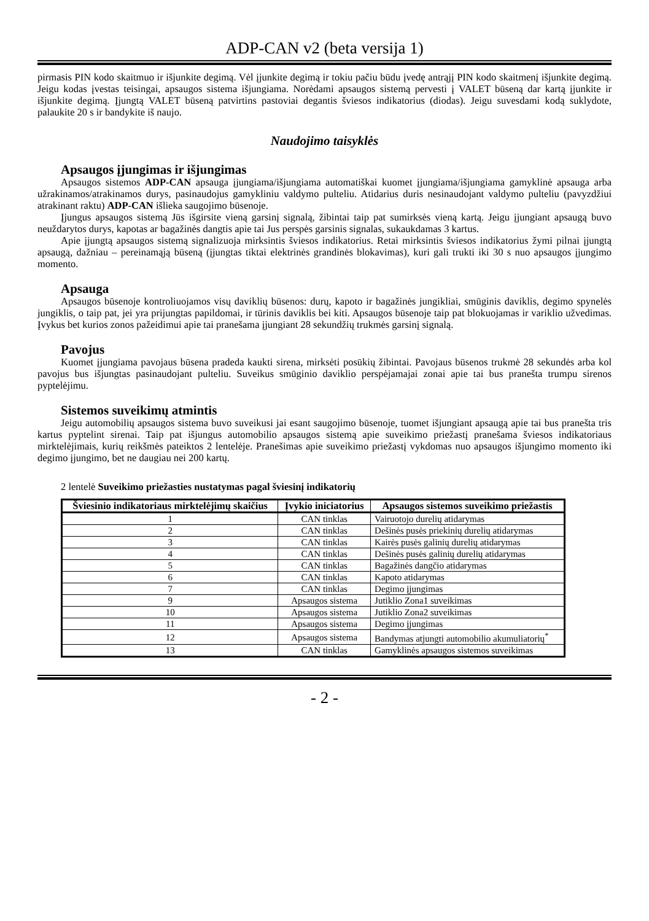ADP-CAN v2 (beta versija 1)
pirmasis PIN kodo skaitmuo ir išjunkite degimą. Vėl įjunkite degimą ir tokiu pačiu būdu įvedę antrąjį PIN kodo skaitmenį išjunkite degimą. Jeigu kodas įvestas teisingai, apsaugos sistema išjungiama. Norėdami apsaugos sistemą pervesti į VALET būseną dar kartą įjunkite ir išjunkite degimą. Įjungtą VALET būseną patvirtins pastoviai degantis šviesos indikatorius (diodas). Jeigu suvesdami kodą suklydote, palaukite 20 s ir bandykite iš naujo.
Naudojimo taisyklės
Apsaugos įjungimas ir išjungimas
Apsaugos sistemos ADP-CAN apsauga įjungiama/išjungiama automatiškai kuomet įjungiama/išjungiama gamyklinė apsauga arba užrakinamos/atrakinamos durys, pasinaudojus gamykliniu valdymo pulteliu. Atidarius duris nesinaudojant valdymo pulteliu (pavyzdžiui atrakinant raktu) ADP-CAN išlieka saugojimo būsenoje.
Įjungus apsaugos sistemą Jūs išgirsite vieną garsinį signalą, žibintai taip pat sumirksės vieną kartą. Jeigu įjungiant apsaugą buvo neuždarytos durys, kapotas ar bagažinės dangtis apie tai Jus perspės garsinis signalas, sukaukdamas 3 kartus.
Apie įjungtą apsaugos sistemą signalizuoja mirksintis šviesos indikatorius. Retai mirksintis šviesos indikatorius žymi pilnai įjungtą apsaugą, dažniau – pereinamąją būseną (įjungtas tiktai elektrinės grandinės blokavimas), kuri gali trukti iki 30 s nuo apsaugos įjungimo momento.
Apsauga
Apsaugos būsenoje kontroliuojamos visų daviklių būsenos: durų, kapoto ir bagažinės jungikliai, smūginis daviklis, degimo spynelės jungiklis, o taip pat, jei yra prijungtas papildomai, ir tūrinis daviklis bei kiti. Apsaugos būsenoje taip pat blokuojamas ir variklio užvedimas. Įvykus bet kurios zonos pažeidimui apie tai pranešama įjungiant 28 sekundžių trukmės garsinį signalą.
Pavojus
Kuomet įjungiama pavojaus būsena pradeda kaukti sirena, mirksėti posūkių žibintai. Pavojaus būsenos trukmė 28 sekundės arba kol pavojus bus išjungtas pasinaudojant pulteliu. Suveikus smūginio daviklio perspėjamajai zonai apie tai bus pranešta trumpu sirenos pyptelėjimu.
Sistemos suveikimų atmintis
Jeigu automobilių apsaugos sistema buvo suveikusi jai esant saugojimo būsenoje, tuomet išjungiant apsaugą apie tai bus pranešta tris kartus pyptelint sirenai. Taip pat išjungus automobilio apsaugos sistemą apie suveikimo priežastį pranešama šviesos indikatoriaus mirktelėjimais, kurių reikšmės pateiktos 2 lentelėje. Pranešimas apie suveikimo priežastį vykdomas nuo apsaugos išjungimo momento iki degimo įjungimo, bet ne daugiau nei 200 kartų.
2 lentelė Suveikimo priežasties nustatymas pagal šviesinį indikatorių
| Šviesinio indikatoriaus mirktelėjimų skaičius | Įvykio iniciatorius | Apsaugos sistemos suveikimo priežastis |
| --- | --- | --- |
| 1 | CAN tinklas | Vairuotojo durelių atidarymas |
| 2 | CAN tinklas | Dešinės pusės priekinių durelių atidarymas |
| 3 | CAN tinklas | Kairės pusės galinių durelių atidarymas |
| 4 | CAN tinklas | Dešinės pusės galinių durelių atidarymas |
| 5 | CAN tinklas | Bagažinės dangčio atidarymas |
| 6 | CAN tinklas | Kapoto atidarymas |
| 7 | CAN tinklas | Degimo įjungimas |
| 9 | Apsaugos sistema | Jutiklio Zona1 suveikimas |
| 10 | Apsaugos sistema | Jutiklio Zona2 suveikimas |
| 11 | Apsaugos sistema | Degimo įjungimas |
| 12 | Apsaugos sistema | Bandymas atjungti automobilio akumuliatorių<sup>*</sup> |
| 13 | CAN tinklas | Gamyklinės apsaugos sistemos suveikimas |
- 2 -